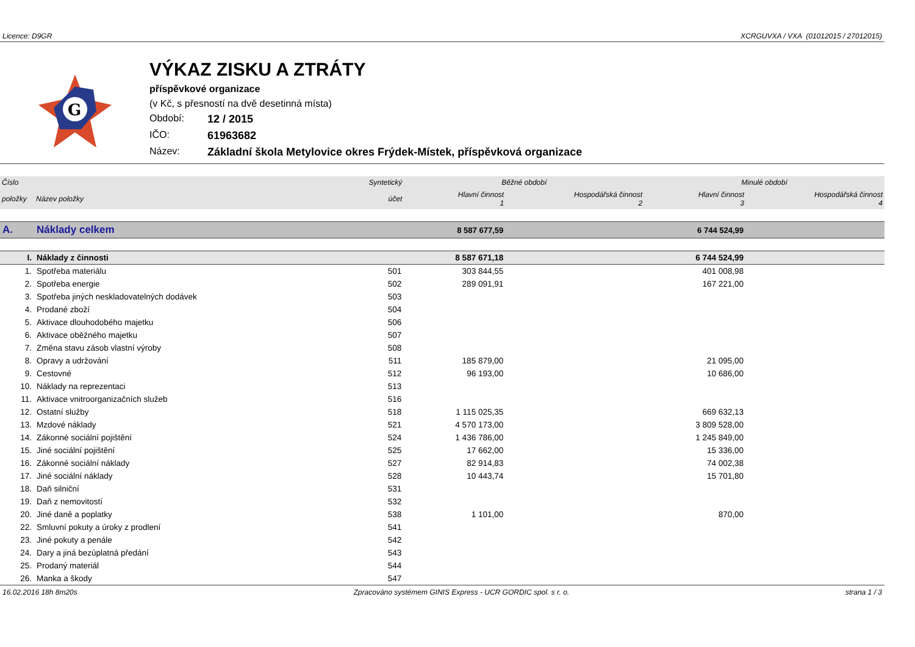Licence: D9GR XCRGUVXA / VXA (01012015 / 27012015)
G
VÝKAZ ZISKU A ZTRÁTY
příspěvkové organizace
(v Kč, s přesností na dvě desetinná místa)
Období: 12 / 2015
IČO: 61963682
Název: Základní škola Metylovice okres Frýdek-Místek, příspěvková organizace
| Číslo | | Syntetický | Běžné období | | Minulé období | |
| --- | --- | --- | --- | --- | --- | --- |
| položky | Název položky | účet | Hlavní činnost 1 | Hospodářská činnost 2 | Hlavní činnost 3 | Hospodářská činnost 4 |
| A. | Náklady celkem | | 8 587 677,59 | | 6 744 524,99 | |
| I. | Náklady z činnosti | | 8 587 671,18 | | 6 744 524,99 | |
| 1. | Spotřeba materiálu | 501 | 303 844,55 | | 401 008,98 | |
| 2. | Spotřeba energie | 502 | 289 091,91 | | 167 221,00 | |
| 3. | Spotřeba jiných neskladovatelných dodávek | 503 | | | | |
| 4. | Prodané zboží | 504 | | | | |
| 5. | Aktivace dlouhodobého majetku | 506 | | | | |
| 6. | Aktivace oběžného majetku | 507 | | | | |
| 7. | Změna stavu zásob vlastní výroby | 508 | | | | |
| 8. | Opravy a udržování | 511 | 185 879,00 | | 21 095,00 | |
| 9. | Cestovné | 512 | 96 193,00 | | 10 686,00 | |
| 10. | Náklady na reprezentaci | 513 | | | | |
| 11. | Aktivace vnitroorganizačních služeb | 516 | | | | |
| 12. | Ostatní služby | 518 | 1 115 025,35 | | 669 632,13 | |
| 13. | Mzdové náklady | 521 | 4 570 173,00 | | 3 809 528,00 | |
| 14. | Zákonné sociální pojištění | 524 | 1 436 786,00 | | 1 245 849,00 | |
| 15. | Jiné sociální pojištění | 525 | 17 662,00 | | 15 336,00 | |
| 16. | Zákonné sociální náklady | 527 | 82 914,83 | | 74 002,38 | |
| 17. | Jiné sociální náklady | 528 | 10 443,74 | | 15 701,80 | |
| 18. | Daň silniční | 531 | | | | |
| 19. | Daň z nemovitostí | 532 | | | | |
| 20. | Jiné daně a poplatky | 538 | 1 101,00 | | 870,00 | |
| 22. | Smluvní pokuty a úroky z prodlení | 541 | | | | |
| 23. | Jiné pokuty a penále | 542 | | | | |
| 24. | Dary a jiná bezúplatná předání | 543 | | | | |
| 25. | Prodaný materiál | 544 | | | | |
| 26. | Manka a škody | 547 | | | | |
16.02.2016 18h 8m20s Zpracováno systémem GINIS Express - UCR GORDIC spol. s r. o. strana 1 / 3